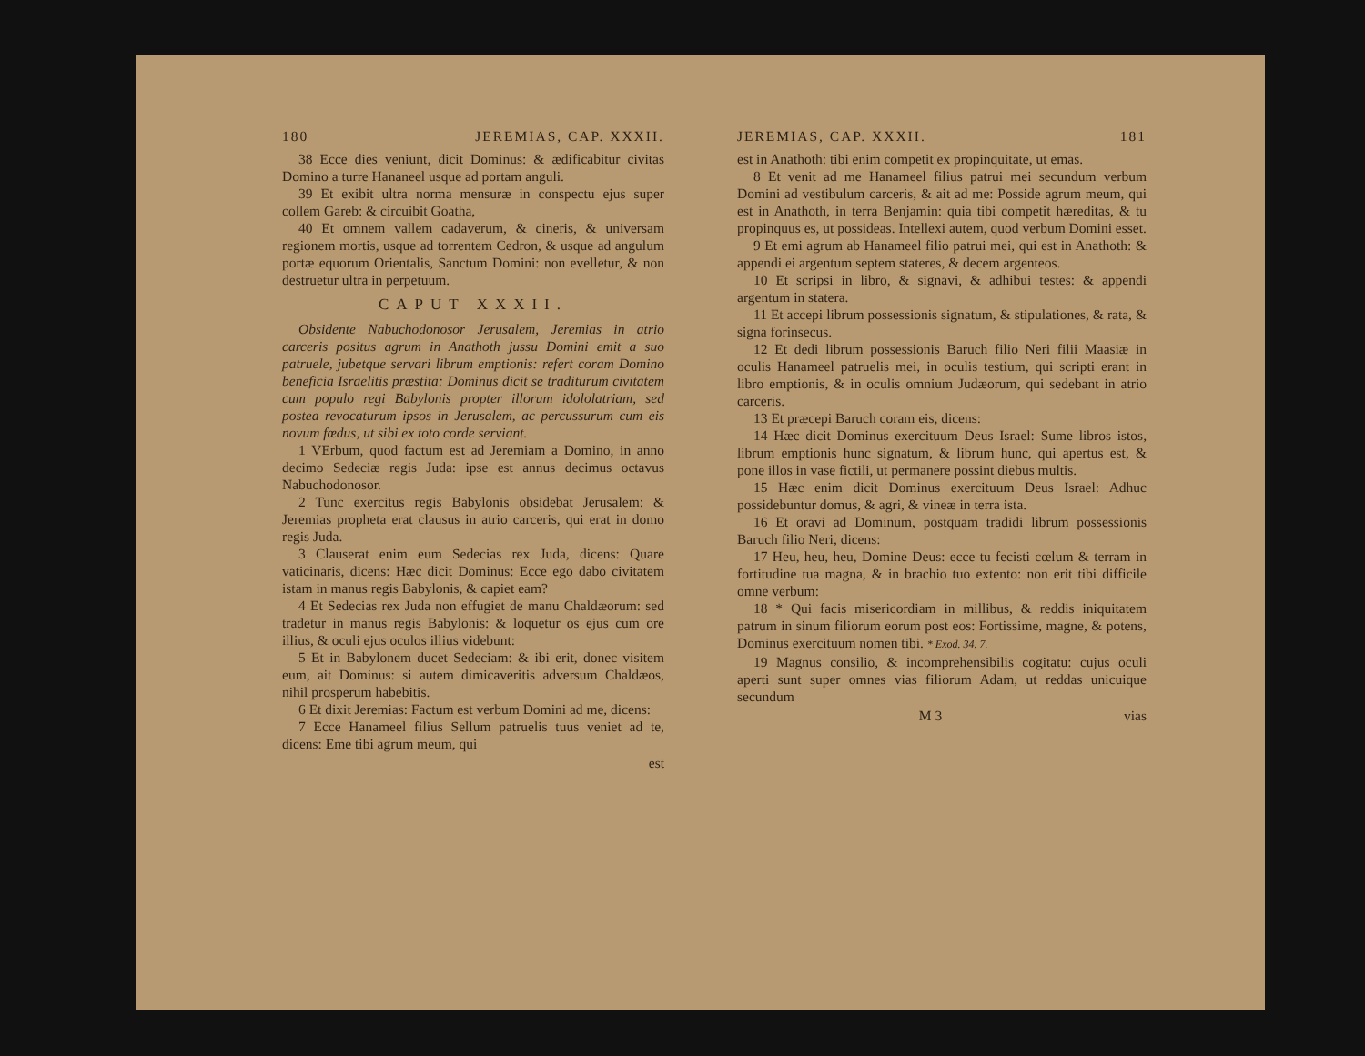180 JEREMIAS, CAP. XXXII.
38 Ecce dies veniunt, dicit Dominus: & ædificabitur civitas Domino a turre Hananeel usque ad portam anguli.
39 Et exibit ultra norma mensuræ in conspectu ejus super collem Gareb: & circuibit Goatha,
40 Et omnem vallem cadaverum, & cineris, & universam regionem mortis, usque ad torrentem Cedron, & usque ad angulum portæ equorum Orientalis, Sanctum Domini: non evelletur, & non destruetur ultra in perpetuum.
CAPUT XXXII.
Obsidente Nabuchodonosor Jerusalem, Jeremias in atrio carceris positus agrum in Anathoth jussu Domini emit a suo patruele, jubetque servari librum emptionis: refert coram Domino beneficia Israelitis præstita: Dominus dicit se traditurum civitatem cum populo regi Babylonis propter illorum idololatriam, sed postea revocaturum ipsos in Jerusalem, ac percussurum cum eis novum fœdus, ut sibi ex toto corde serviant.
1 VErbum, quod factum est ad Jeremiam a Domino, in anno decimo Sedeciæ regis Juda: ipse est annus decimus octavus Nabuchodonosor.
2 Tunc exercitus regis Babylonis obsidebat Jerusalem: & Jeremias propheta erat clausus in atrio carceris, qui erat in domo regis Juda.
3 Clauserat enim eum Sedecias rex Juda, dicens: Quare vaticinaris, dicens: Hæc dicit Dominus: Ecce ego dabo civitatem istam in manus regis Babylonis, & capiet eam?
4 Et Sedecias rex Juda non effugiet de manu Chaldæorum: sed tradetur in manus regis Babylonis: & loquetur os ejus cum ore illius, & oculi ejus oculos illius videbunt:
5 Et in Babylonem ducet Sedeciam: & ibi erit, donec visitem eum, ait Dominus: si autem dimicaveritis adversum Chaldæos, nihil prosperum habebitis.
6 Et dixit Jeremias: Factum est verbum Domini ad me, dicens:
7 Ecce Hanameel filius Sellum patruelis tuus veniet ad te, dicens: Eme tibi agrum meum, qui
est
JEREMIAS, CAP. XXXII. 181
est in Anathoth: tibi enim competit ex propinquitate, ut emas.
8 Et venit ad me Hanameel filius patrui mei secundum verbum Domini ad vestibulum carceris, & ait ad me: Posside agrum meum, qui est in Anathoth, in terra Benjamin: quia tibi competit hæreditas, & tu propinquus es, ut possideas. Intellexi autem, quod verbum Domini esset.
9 Et emi agrum ab Hanameel filio patrui mei, qui est in Anathoth: & appendi ei argentum septem stateres, & decem argenteos.
10 Et scripsi in libro, & signavi, & adhibui testes: & appendi argentum in statera.
11 Et accepi librum possessionis signatum, & stipulationes, & rata, & signa forinsecus.
12 Et dedi librum possessionis Baruch filio Neri filii Maasiæ in oculis Hanameel patruelis mei, in oculis testium, qui scripti erant in libro emptionis, & in oculis omnium Judæorum, qui sedebant in atrio carceris.
13 Et præcepi Baruch coram eis, dicens:
14 Hæc dicit Dominus exercituum Deus Israel: Sume libros istos, librum emptionis hunc signatum, & librum hunc, qui apertus est, & pone illos in vase fictili, ut permanere possint diebus multis.
15 Hæc enim dicit Dominus exercituum Deus Israel: Adhuc possidebuntur domus, & agri, & vineæ in terra ista.
16 Et oravi ad Dominum, postquam tradidi librum possessionis Baruch filio Neri, dicens:
17 Heu, heu, heu, Domine Deus: ecce tu fecisti cœlum & terram in fortitudine tua magna, & in brachio tuo extento: non erit tibi difficile omne verbum:
18 * Qui facis misericordiam in millibus, & reddis iniquitatem patrum in sinum filiorum eorum post eos: Fortissime, magne, & potens, Dominus exercituum nomen tibi. * Exod. 34. 7.
19 Magnus consilio, & incomprehensibilis cogitatu: cujus oculi aperti sunt super omnes vias filiorum Adam, ut reddas unicuique secundum
M 3 vias